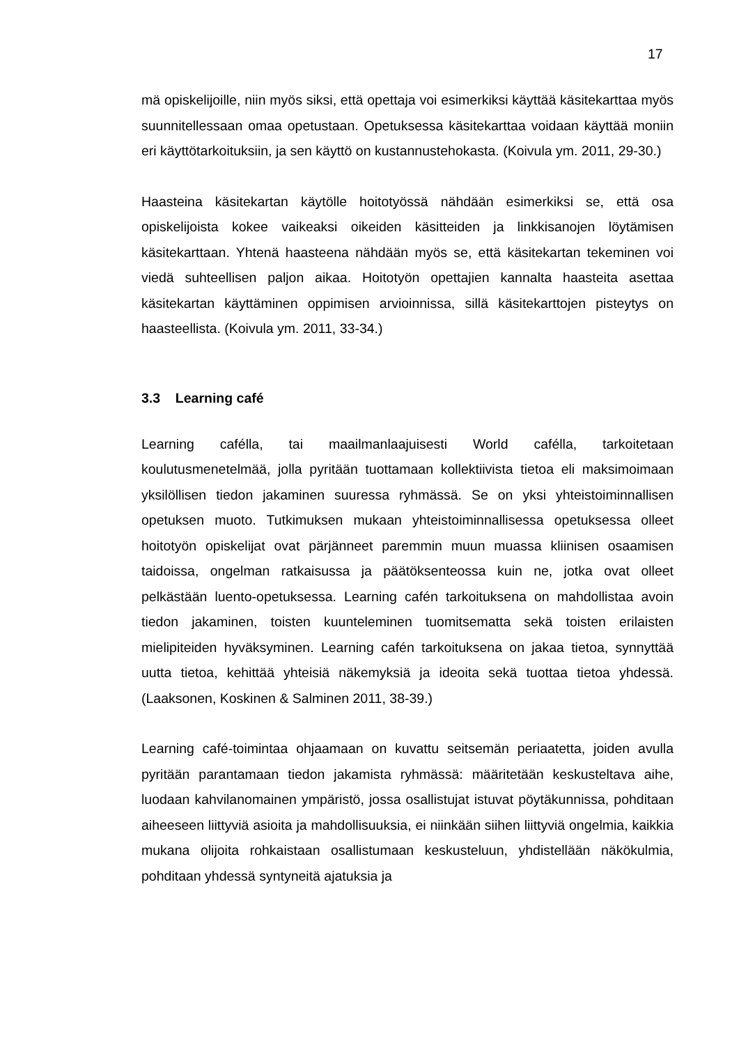17
mä opiskelijoille, niin myös siksi, että opettaja voi esimerkiksi käyttää käsitekarttaa myös suunnitellessaan omaa opetustaan. Opetuksessa käsitekarttaa voidaan käyttää moniin eri käyttötarkoituksiin, ja sen käyttö on kustannustehokasta. (Koivula ym. 2011, 29-30.)
Haasteina käsitekartan käytölle hoitotyössä nähdään esimerkiksi se, että osa opiskelijoista kokee vaikeaksi oikeiden käsitteiden ja linkkisanojen löytämisen käsitekarttaan. Yhtenä haasteena nähdään myös se, että käsitekartan tekeminen voi viedä suhteellisen paljon aikaa. Hoitotyön opettajien kannalta haasteita asettaa käsitekartan käyttäminen oppimisen arvioinnissa, sillä käsitekarttojen pisteytys on haasteellista. (Koivula ym. 2011, 33-34.)
3.3 Learning café
Learning cafélla, tai maailmanlaajuisesti World cafélla, tarkoitetaan koulutusmenetelmää, jolla pyritään tuottamaan kollektiivista tietoa eli maksimoimaan yksilöllisen tiedon jakaminen suuressa ryhmässä. Se on yksi yhteistoiminnallisen opetuksen muoto. Tutkimuksen mukaan yhteistoiminnallisessa opetuksessa olleet hoitotyön opiskelijat ovat pärjänneet paremmin muun muassa kliinisen osaamisen taidoissa, ongelman ratkaisussa ja päätöksenteossa kuin ne, jotka ovat olleet pelkästään luento-opetuksessa. Learning cafén tarkoituksena on mahdollistaa avoin tiedon jakaminen, toisten kuunteleminen tuomitsematta sekä toisten erilaisten mielipiteiden hyväksyminen. Learning cafén tarkoituksena on jakaa tietoa, synnyttää uutta tietoa, kehittää yhteisiä näkemyksiä ja ideoita sekä tuottaa tietoa yhdessä. (Laaksonen, Koskinen & Salminen 2011, 38-39.)
Learning café-toimintaa ohjaamaan on kuvattu seitsemän periaatetta, joiden avulla pyritään parantamaan tiedon jakamista ryhmässä: määritetään keskusteltava aihe, luodaan kahvilanomainen ympäristö, jossa osallistujat istuvat pöytäkunnissa, pohditaan aiheeseen liittyviä asioita ja mahdollisuuksia, ei niinkään siihen liittyviä ongelmia, kaikkia mukana olijoita rohkaistaan osallistumaan keskusteluun, yhdistellään näkökulmia, pohditaan yhdessä syntyneitä ajatuksia ja